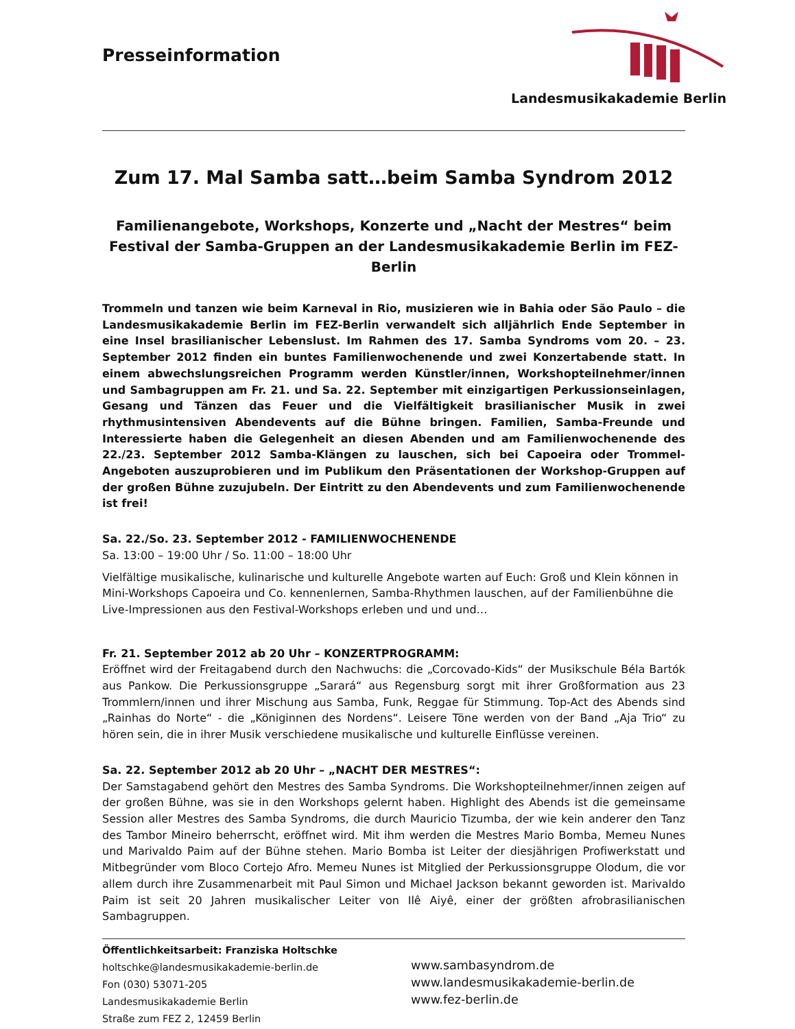Presseinformation
Landesmusikakademie Berlin
Zum 17. Mal Samba satt…beim Samba Syndrom 2012
Familienangebote, Workshops, Konzerte und „Nacht der Mestres“ beim Festival der Samba-Gruppen an der Landesmusikakademie Berlin im FEZ-Berlin
Trommeln und tanzen wie beim Karneval in Rio, musizieren wie in Bahia oder São Paulo – die Landesmusikakademie Berlin im FEZ-Berlin verwandelt sich alljährlich Ende September in eine Insel brasilianischer Lebenslust. Im Rahmen des 17. Samba Syndroms vom 20. – 23. September 2012 finden ein buntes Familienwochenende und zwei Konzertabende statt. In einem abwechslungsreichen Programm werden Künstler/innen, Workshopteilnehmer/innen und Sambagruppen am Fr. 21. und Sa. 22. September mit einzigartigen Perkussionseinlagen, Gesang und Tänzen das Feuer und die Vielfältigkeit brasilianischer Musik in zwei rhythmusintensiven Abendevents auf die Bühne bringen. Familien, Samba-Freunde und Interessierte haben die Gelegenheit an diesen Abenden und am Familienwochenende des 22./23. September 2012 Samba-Klängen zu lauschen, sich bei Capoeira oder Trommel-Angeboten auszuprobieren und im Publikum den Präsentationen der Workshop-Gruppen auf der großen Bühne zuzujubeln. Der Eintritt zu den Abendevents und zum Familienwochenende ist frei!
Sa. 22./So. 23. September 2012 - FAMILIENWOCHENENDE
Sa. 13:00 – 19:00 Uhr / So. 11:00 – 18:00 Uhr
Vielfältige musikalische, kulinarische und kulturelle Angebote warten auf Euch: Groß und Klein können in Mini-Workshops Capoeira und Co. kennenlernen, Samba-Rhythmen lauschen, auf der Familienbühne die Live-Impressionen aus den Festival-Workshops erleben und und und…
Fr. 21. September 2012 ab 20 Uhr – KONZERTPROGRAMM:
Eröffnet wird der Freitagabend durch den Nachwuchs: die „Corcovado-Kids“ der Musikschule Béla Bartók aus Pankow. Die Perkussionsgruppe „Sarará“ aus Regensburg sorgt mit ihrer Großformation aus 23 Trommlern/innen und ihrer Mischung aus Samba, Funk, Reggae für Stimmung. Top-Act des Abends sind „Rainhas do Norte“ - die „Königinnen des Nordens“. Leisere Töne werden von der Band „Aja Trio“ zu hören sein, die in ihrer Musik verschiedene musikalische und kulturelle Einflüsse vereinen.
Sa. 22. September 2012 ab 20 Uhr – „NACHT DER MESTRES“:
Der Samstagabend gehört den Mestres des Samba Syndroms. Die Workshopteilnehmer/innen zeigen auf der großen Bühne, was sie in den Workshops gelernt haben. Highlight des Abends ist die gemeinsame Session aller Mestres des Samba Syndroms, die durch Mauricio Tizumba, der wie kein anderer den Tanz des Tambor Mineiro beherrscht, eröffnet wird. Mit ihm werden die Mestres Mario Bomba, Memeu Nunes und Marivaldo Paim auf der Bühne stehen. Mario Bomba ist Leiter der diesjährigen Profiwerkstatt und Mitbegründer vom Bloco Cortejo Afro. Memeu Nunes ist Mitglied der Perkussionsgruppe Olodum, die vor allem durch ihre Zusammenarbeit mit Paul Simon und Michael Jackson bekannt geworden ist. Marivaldo Paim ist seit 20 Jahren musikalischer Leiter von Ilê Aiyê, einer der größten afrobrasilianischen Sambagruppen.
Öffentlichkeitsarbeit: Franziska Holtschke
holtschke@landesmusikakademie-berlin.de
Fon (030) 53071-205
Landesmusikakademie Berlin
Straße zum FEZ 2, 12459 Berlin
www.sambasyndrom.de
www.landesmusikakademie-berlin.de
www.fez-berlin.de